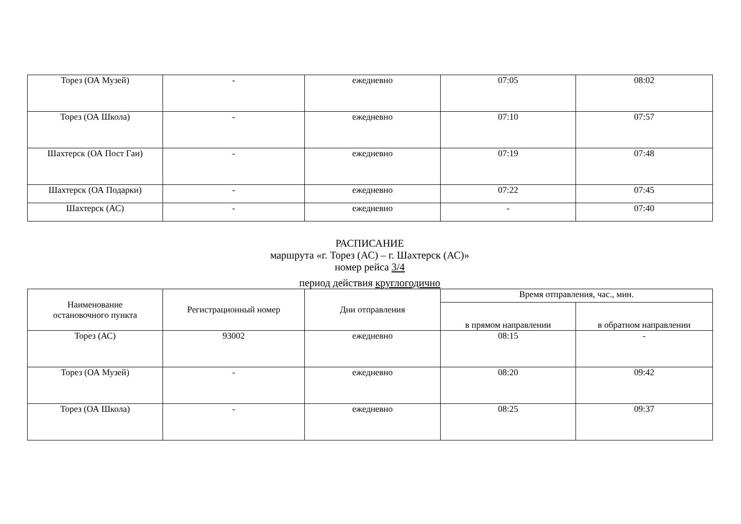| Торез (ОА Музей) | - | ежедневно | 07:05 | 08:02 |
| Торез (ОА Школа) | - | ежедневно | 07:10 | 07:57 |
| Шахтерск (ОА Пост Гаи) | - | ежедневно | 07:19 | 07:48 |
| Шахтерск (ОА Подарки) | - | ежедневно | 07:22 | 07:45 |
| Шахтерск (АС) | - | ежедневно | - | 07:40 |
РАСПИСАНИЕ
маршрута «г. Торез (АС) – г. Шахтерск (АС)»
номер рейса 3/4
период действия круглогодично
| Наименование остановочного пункта | Регистрационный номер | Дни отправления | Время отправления, час., мин. | |
| --- | --- | --- | --- | --- |
| | | | в прямом направлении | в обратном направлении |
| Торез (АС) | 93002 | ежедневно | 08:15 | - |
| Торез (ОА Музей) | - | ежедневно | 08:20 | 09:42 |
| Торез (ОА Школа) | - | ежедневно | 08:25 | 09:37 |